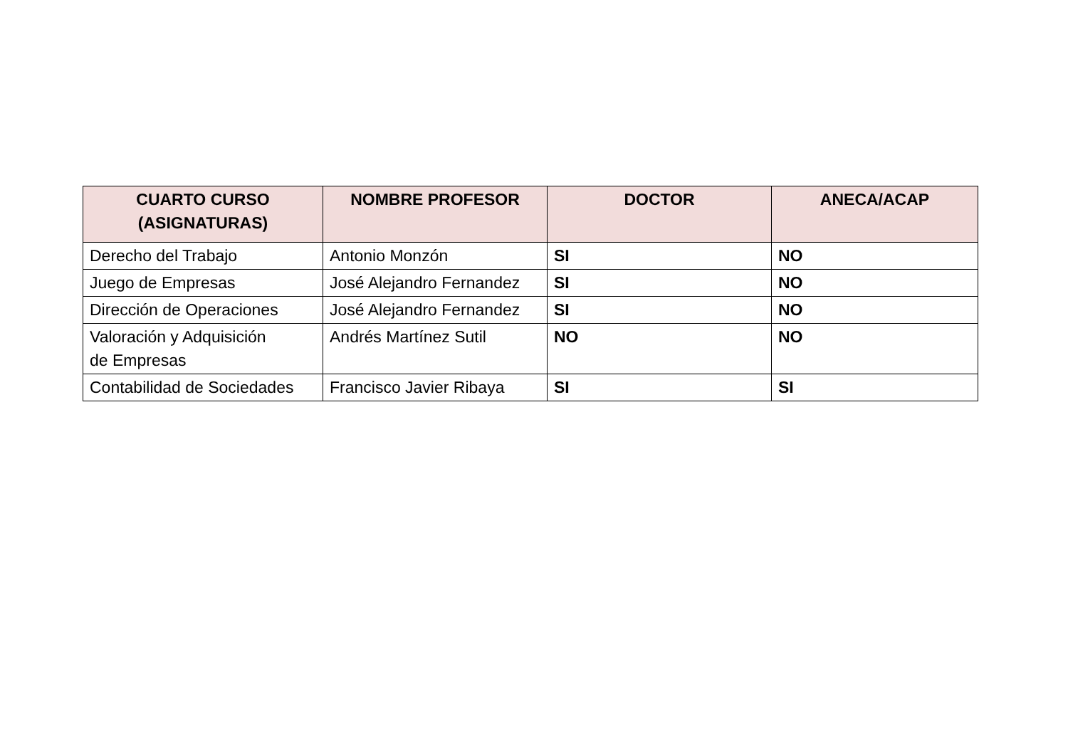| CUARTO CURSO (ASIGNATURAS) | NOMBRE PROFESOR | DOCTOR | ANECA/ACAP |
| --- | --- | --- | --- |
| Derecho del Trabajo | Antonio Monzón | SI | NO |
| Juego de Empresas | José Alejandro Fernandez | SI | NO |
| Dirección de Operaciones | José Alejandro Fernandez | SI | NO |
| Valoración y Adquisición de Empresas | Andrés Martínez Sutil | NO | NO |
| Contabilidad de Sociedades | Francisco Javier Ribaya | SI | SI |